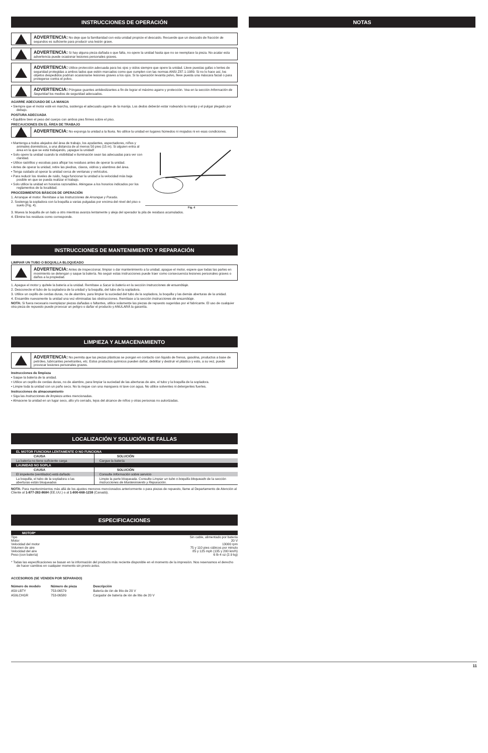INSTRUCCIONES DE OPERACIÓN
ADVERTENCIA: No deje que la familiaridad con esta unidad propicie el descuido. Recuerde que un descuido de fracción de segundos es suficiente para producir una lesión grave.
ADVERTENCIA: Si hay alguna pieza dañada o que falta, no opere la unidad hasta que no se reemplace la pieza. No acatar esta advertencia puede ocasionar lesiones personales graves.
ADVERTENCIA: Utilice protección adecuada para los ojos y oídos siempre que opere la unidad. Lleve puestas gafas o lentes de seguridad protegidas a ambos lados que estén marcados como que cumplen con las normas ANSI Z87.1-1989. Si no lo hace así, los objetos despedidos podrían ocasionarse lesiones graves a los ojos. Si la operación levanta polvo, lleve puesta una máscara facial o para protegerse contra el polvo.
ADVERTENCIA: Póngase guantes antideslizantes a fin de lograr el máximo agarre y protección. Vea en la sección Información de Seguridad los medios de seguridad adecuados.
AGARRE ADECUADO DE LA MANIJA
• Siempre que el motor esté en marcha, sostenga el adecuado agarre de la manija. Los dedos deberán estar rodeando la manija y el pulgar plegado por debajo.
POSTURA ADECUADA
• Equilibre bien el peso del cuerpo con ambos pies firmes sobre el piso.
PRECAUCIONES EN EL ÁREA DE TRABAJO
ADVERTENCIA: No exponga la unidad a la lluvia. No utilice la unidad en lugares húmedos ni mojados ni en esas condiciones.
• Mantenga a todos alejados del área de trabajo, los ayudantes, espectadores, niños y animales domésticos, a una distancia de al menos 50 pies (15 m). Si alguien entra al área en la que se está trabajando, ¡apague la unidad!
• Solo opere la unidad cuando la visibilidad e iluminación sean las adecuadas para ver con claridad.
• Utilice rastrillos y escobas para aflojar los residuos antes de operar la unidad.
• Antes de operar la unidad, retire las piedras, clavos, vidrios y alambres del área.
• Tenga cuidado al operar la unidad cerca de ventanas y vehículos.
• Para reducir los niveles de ruido, haga funcionar la unidad a la velocidad más baja posible en que se pueda realizar el trabajo.
• Solo utilice la unidad en horarios razonables. Aténgase a los horarios indicados por los reglamentos de la localidad.
PROCEDIMIENTOS BÁSICOS DE OPERACIÓN
1. Arranque el motor. Remítase a las Instrucciones de Arranque y Parada.
2. Sostenga la sopladora con la boquilla a varias pulgadas por encima del nivel del piso o suelo (Fig. 4).
Fig. 4
3. Mueva la boquilla de un lado a otro mientras avanza lentamente y aleja del operador la pila de residuos acumulados.
4. Elimine los residuos como corresponde.
INSTRUCCIONES DE MANTENIMIENTO Y REPARACIÓN
LIMPIAR UN TUBO O BOQUILLA BLOQUEADO
ADVERTENCIA: Antes de inspeccionar, limpiar o dar mantenimiento a la unidad, apague el motor, espere que todas las partes en movimiento se detengan y saque la batería. No seguir estas instrucciones puede traer como consecuencia lesiones personales graves o daños a la propiedad.
1. Apague el motor y quítele la batería a la unidad. Remítase a Sacar la batería en la sección Instrucciones de ensamblaje.
2. Desconecte el tubo de la sopladora de la unidad y la boquilla, del tubo de la sopladora.
3. Utilice un cepillo de cerdas duras, no de alambre, para limpiar la suciedad del tubo de la sopladora, la boquilla y las demás aberturas de la unidad.
4. Ensamble nuevamente la unidad una vez eliminadas las obstrucciones. Remítase a la sección Instrucciones de ensamblaje.
NOTA: Si fuera necesario reemplazar piezas dañadas o faltantes, utilice solamente las piezas de repuesto sugeridas por el fabricante. El uso de cualquier otra pieza de repuesto puede provocar un peligro o dañar el producto y ANULARÁ la garantía.
LIMPIEZA Y ALMACENAMIENTO
ADVERTENCIA: No permita que las piezas plásticas se pongan en contacto con líquido de frenos, gasolina, productos a base de petróleo, lubricantes penetrantes, etc. Estos productos químicos pueden dañar, debilitar y destruir el plástico y esto, a su vez, puede provocar lesiones personales graves.
Instrucciones de limpieza
• Saque la batería de la unidad.
• Utilice un cepillo de cerdas duras, no de alambre, para limpiar la suciedad de las aberturas de aire, el tubo y la boquilla de la sopladora.
• Limpie toda la unidad con un paño seco. No la riegue con una manguera ni lave con agua. No utilice solventes ni detergentes fuertes.
Instrucciones de almacenamiento
• Siga las Instrucciones de limpieza antes mencionadas.
• Almacene la unidad en un lugar seco, alto y/o cerrado, lejos del alcance de niños y otras personas no autorizadas.
LOCALIZACIÓN Y SOLUCIÓN DE FALLAS
| EL MOTOR FUNCIONA LENTAMENTE O NO FUNCIONA | |
| CAUSA | SOLUCIÓN |
| La batería no tiene suficiente carga | Cargue la batería |
| LAUNIDAD NO SOPLA | |
| CAUSA | SOLUCIÓN |
| El impelente (ventilador) está dañado | Consulte Información sobre servicio |
| La boquilla, el tubo de la sopladora o las aberturas están bloqueados | Limpie la parte bloqueada. Consulte Limpiar un tubo o boquilla bloqueado de la sección Instrucciones de Mantenimiento y Reparación . |
NOTA: Para mantenimientos más allá de los ajustes menores mencionados anteriormente o para piezas de repuesto, llame al Departamento de Atención al Cliente al 1-877-282-8684 (EE.UU.) o al 1-800-668-1238 (Canadá).
ESPECIFICACIONES
MOTOR*
Tipo Sin cable, alimentado por batería
Motor 20 V
Velocidad del motor 13000 rpm
Volumen de aire 75 y 110 pies cúbicos por minuto
Velocidad del aire 85 y 125 mph (135 y 200 km/h)
Peso (con batería) 6 lb 4 oz (2.9 kg)
* Todas las especificaciones se basan en la información del producto más reciente disponible en el momento de la impresión. Nos reservamos el derecho de hacer cambios en cualquier momento sin previo aviso.
ACCESORIOS (SE VENDEN POR SEPARADO)
| Número de modelo | Número de pieza | Descripción |
| --- | --- | --- |
| A59 LBTY | 753-06579 | Batería de ión de litio de 20 V |
| A59LCHGR | 753-06580 | Cargador de batería de ión de litio de 20 V |
NOTAS
11